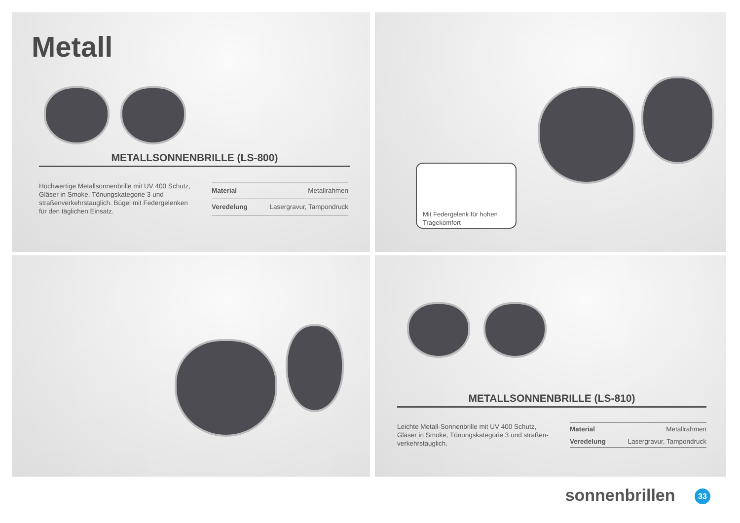Metall
METALLSONNENBRILLE (LS-800)
Hochwertige Metallsonnenbrille mit UV 400 Schutz, Gläser in Smoke, Tönungskategorie 3 und straßenverkehrstauglich. Bügel mit Federgelenken für den täglichen Einsatz.
| Material | Metallrahmen |
| Veredelung | Lasergravur, Tampondruck |
Mit Federgelenk für hohen Tragekomfort
METALLSONNENBRILLE (LS-810)
Leichte Metall-Sonnenbrille mit UV 400 Schutz, Gläser in Smoke, Tönungskategorie 3 und straßen-verkehrstauglich.
| Material | Metallrahmen |
| Veredelung | Lasergravur, Tampondruck |
sonnenbrillen 33